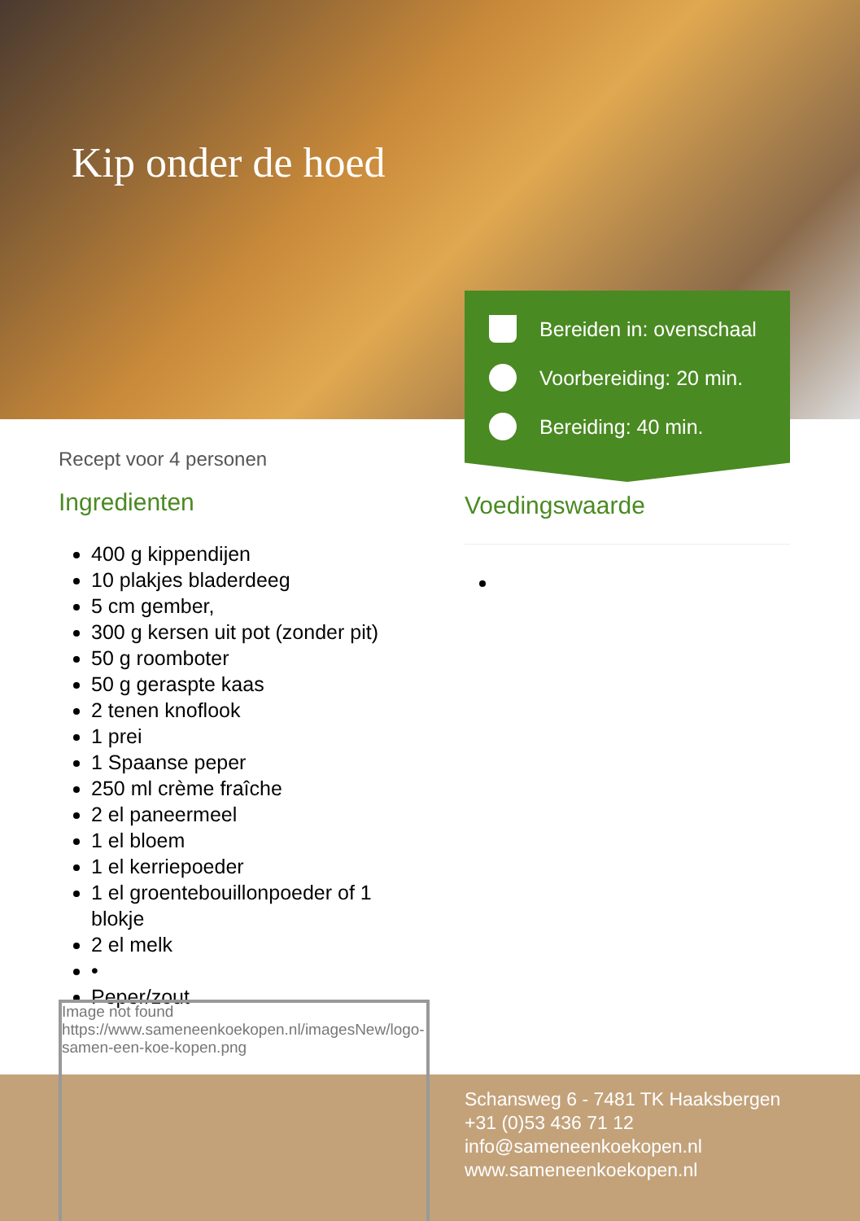Kip onder de hoed
Bereiden in: ovenschaal
Voorbereiding: 20 min.
Bereiding: 40 min.
Recept voor 4 personen
Ingredienten
400 g kippendijen
10 plakjes bladerdeeg
5 cm gember,
300 g kersen uit pot (zonder pit)
50 g roomboter
50 g geraspte kaas
2 tenen knoflook
1 prei
1 Spaanse peper
250 ml crème fraîche
2 el paneermeel
1 el bloem
1 el kerriepoeder
1 el groentebouillonpoeder of 1 blokje
2 el melk
•
Peper/zout
Voedingswaarde
Image not found
https://www.sameneenkoekopen.nl/imagesNew/logo-samen-een-koe-kopen.png
Schansweg 6 - 7481 TK Haaksbergen
+31 (0)53 436 71 12
info@sameneenkoekopen.nl
www.sameneenkoekopen.nl